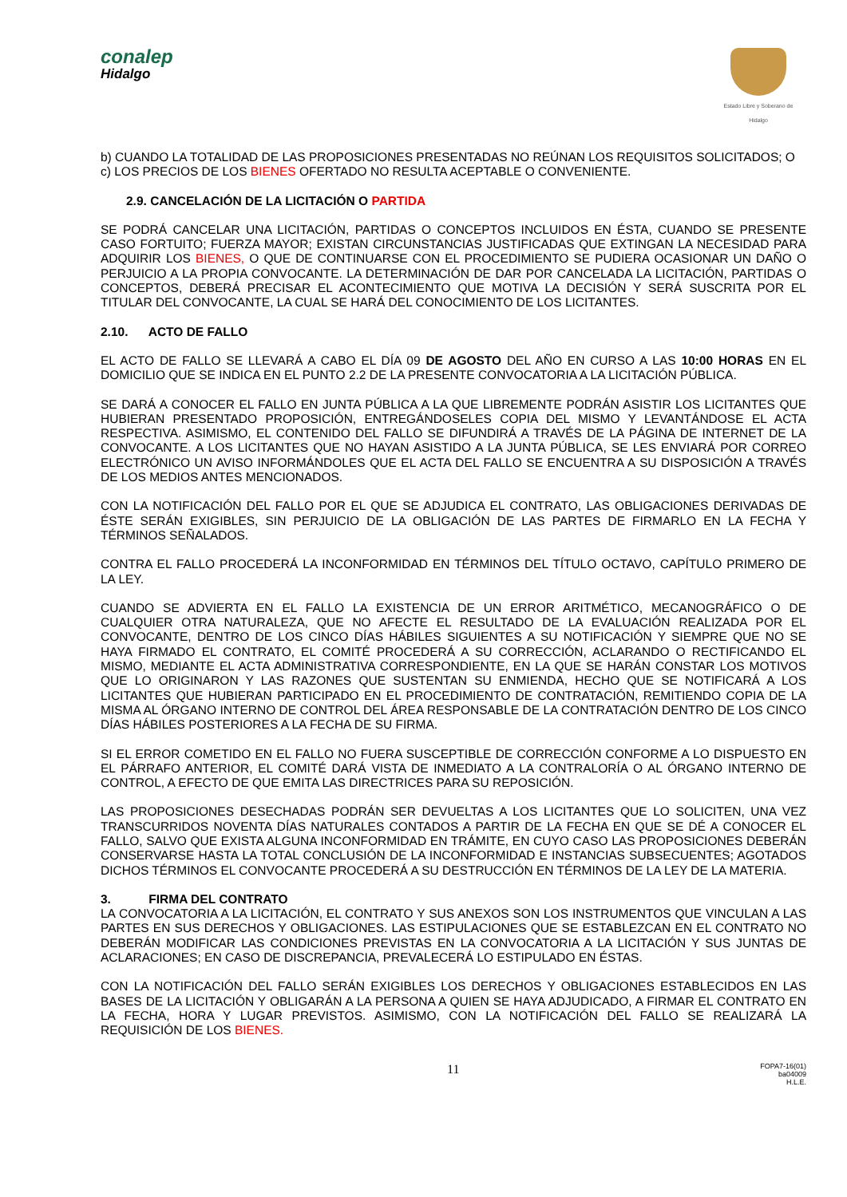conalep
Hidalgo
Estado Libre y Soberano de Hidalgo
b) CUANDO LA TOTALIDAD DE LAS PROPOSICIONES PRESENTADAS NO REÚNAN LOS REQUISITOS SOLICITADOS; O
c) LOS PRECIOS DE LOS BIENES OFERTADO NO RESULTA ACEPTABLE O CONVENIENTE.
2.9. CANCELACIÓN DE LA LICITACIÓN O PARTIDA
SE PODRÁ CANCELAR UNA LICITACIÓN, PARTIDAS O CONCEPTOS INCLUIDOS EN ÉSTA, CUANDO SE PRESENTE CASO FORTUITO; FUERZA MAYOR; EXISTAN CIRCUNSTANCIAS JUSTIFICADAS QUE EXTINGAN LA NECESIDAD PARA ADQUIRIR LOS BIENES, O QUE DE CONTINUARSE CON EL PROCEDIMIENTO SE PUDIERA OCASIONAR UN DAÑO O PERJUICIO A LA PROPIA CONVOCANTE. LA DETERMINACIÓN DE DAR POR CANCELADA LA LICITACIÓN, PARTIDAS O CONCEPTOS, DEBERÁ PRECISAR EL ACONTECIMIENTO QUE MOTIVA LA DECISIÓN Y SERÁ SUSCRITA POR EL TITULAR DEL CONVOCANTE, LA CUAL SE HARÁ DEL CONOCIMIENTO DE LOS LICITANTES.
2.10. ACTO DE FALLO
EL ACTO DE FALLO SE LLEVARÁ A CABO EL DÍA 09 DE AGOSTO DEL AÑO EN CURSO A LAS 10:00 HORAS EN EL DOMICILIO QUE SE INDICA EN EL PUNTO 2.2 DE LA PRESENTE CONVOCATORIA A LA LICITACIÓN PÚBLICA.
SE DARÁ A CONOCER EL FALLO EN JUNTA PÚBLICA A LA QUE LIBREMENTE PODRÁN ASISTIR LOS LICITANTES QUE HUBIERAN PRESENTADO PROPOSICIÓN, ENTREGÁNDOSELES COPIA DEL MISMO Y LEVANTÁNDOSE EL ACTA RESPECTIVA. ASIMISMO, EL CONTENIDO DEL FALLO SE DIFUNDIRÁ A TRAVÉS DE LA PÁGINA DE INTERNET DE LA CONVOCANTE. A LOS LICITANTES QUE NO HAYAN ASISTIDO A LA JUNTA PÚBLICA, SE LES ENVIARÁ POR CORREO ELECTRÓNICO UN AVISO INFORMÁNDOLES QUE EL ACTA DEL FALLO SE ENCUENTRA A SU DISPOSICIÓN A TRAVÉS DE LOS MEDIOS ANTES MENCIONADOS.
CON LA NOTIFICACIÓN DEL FALLO POR EL QUE SE ADJUDICA EL CONTRATO, LAS OBLIGACIONES DERIVADAS DE ÉSTE SERÁN EXIGIBLES, SIN PERJUICIO DE LA OBLIGACIÓN DE LAS PARTES DE FIRMARLO EN LA FECHA Y TÉRMINOS SEÑALADOS.
CONTRA EL FALLO PROCEDERÁ LA INCONFORMIDAD EN TÉRMINOS DEL TÍTULO OCTAVO, CAPÍTULO PRIMERO DE LA LEY.
CUANDO SE ADVIERTA EN EL FALLO LA EXISTENCIA DE UN ERROR ARITMÉTICO, MECANOGRÁFICO O DE CUALQUIER OTRA NATURALEZA, QUE NO AFECTE EL RESULTADO DE LA EVALUACIÓN REALIZADA POR EL CONVOCANTE, DENTRO DE LOS CINCO DÍAS HÁBILES SIGUIENTES A SU NOTIFICACIÓN Y SIEMPRE QUE NO SE HAYA FIRMADO EL CONTRATO, EL COMITÉ PROCEDERÁ A SU CORRECCIÓN, ACLARANDO O RECTIFICANDO EL MISMO, MEDIANTE EL ACTA ADMINISTRATIVA CORRESPONDIENTE, EN LA QUE SE HARÁN CONSTAR LOS MOTIVOS QUE LO ORIGINARON Y LAS RAZONES QUE SUSTENTAN SU ENMIENDA, HECHO QUE SE NOTIFICARÁ A LOS LICITANTES QUE HUBIERAN PARTICIPADO EN EL PROCEDIMIENTO DE CONTRATACIÓN, REMITIENDO COPIA DE LA MISMA AL ÓRGANO INTERNO DE CONTROL DEL ÁREA RESPONSABLE DE LA CONTRATACIÓN DENTRO DE LOS CINCO DÍAS HÁBILES POSTERIORES A LA FECHA DE SU FIRMA.
SI EL ERROR COMETIDO EN EL FALLO NO FUERA SUSCEPTIBLE DE CORRECCIÓN CONFORME A LO DISPUESTO EN EL PÁRRAFO ANTERIOR, EL COMITÉ DARÁ VISTA DE INMEDIATO A LA CONTRALORÍA O AL ÓRGANO INTERNO DE CONTROL, A EFECTO DE QUE EMITA LAS DIRECTRICES PARA SU REPOSICIÓN.
LAS PROPOSICIONES DESECHADAS PODRÁN SER DEVUELTAS A LOS LICITANTES QUE LO SOLICITEN, UNA VEZ TRANSCURRIDOS NOVENTA DÍAS NATURALES CONTADOS A PARTIR DE LA FECHA EN QUE SE DÉ A CONOCER EL FALLO, SALVO QUE EXISTA ALGUNA INCONFORMIDAD EN TRÁMITE, EN CUYO CASO LAS PROPOSICIONES DEBERÁN CONSERVARSE HASTA LA TOTAL CONCLUSIÓN DE LA INCONFORMIDAD E INSTANCIAS SUBSECUENTES; AGOTADOS DICHOS TÉRMINOS EL CONVOCANTE PROCEDERÁ A SU DESTRUCCIÓN EN TÉRMINOS DE LA LEY DE LA MATERIA.
3. FIRMA DEL CONTRATO
LA CONVOCATORIA A LA LICITACIÓN, EL CONTRATO Y SUS ANEXOS SON LOS INSTRUMENTOS QUE VINCULAN A LAS PARTES EN SUS DERECHOS Y OBLIGACIONES. LAS ESTIPULACIONES QUE SE ESTABLEZCAN EN EL CONTRATO NO DEBERÁN MODIFICAR LAS CONDICIONES PREVISTAS EN LA CONVOCATORIA A LA LICITACIÓN Y SUS JUNTAS DE ACLARACIONES; EN CASO DE DISCREPANCIA, PREVALECERÁ LO ESTIPULADO EN ÉSTAS.
CON LA NOTIFICACIÓN DEL FALLO SERÁN EXIGIBLES LOS DERECHOS Y OBLIGACIONES ESTABLECIDOS EN LAS BASES DE LA LICITACIÓN Y OBLIGARÁN A LA PERSONA A QUIEN SE HAYA ADJUDICADO, A FIRMAR EL CONTRATO EN LA FECHA, HORA Y LUGAR PREVISTOS. ASIMISMO, CON LA NOTIFICACIÓN DEL FALLO SE REALIZARÁ LA REQUISICIÓN DE LOS BIENES.
11 FOPA7-16(01)
ba04009
H.L.E.